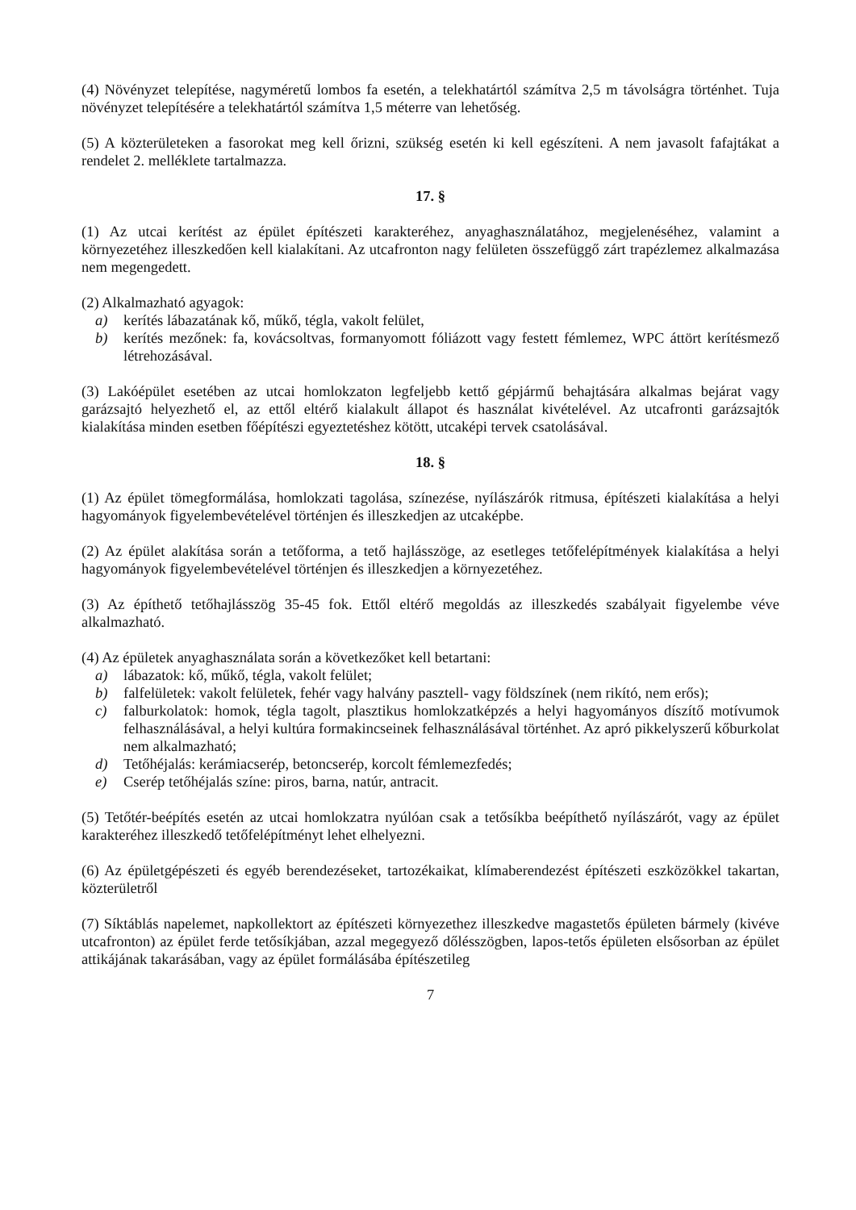(4) Növényzet telepítése, nagyméretű lombos fa esetén, a telekhatártól számítva 2,5 m távolságra történhet. Tuja növényzet telepítésére a telekhatártól számítva 1,5 méterre van lehetőség.
(5) A közterületeken a fasorokat meg kell őrizni, szükség esetén ki kell egészíteni. A nem javasolt fafajtákat a rendelet 2. melléklete tartalmazza.
17. §
(1) Az utcai kerítést az épület építészeti karakteréhez, anyaghasználatához, megjelenéséhez, valamint a környezetéhez illeszkedően kell kialakítani. Az utcafronton nagy felületen összefüggő zárt trapézlemez alkalmazása nem megengedett.
(2) Alkalmazható agyagok:
a) kerítés lábazatának kő, műkő, tégla, vakolt felület,
b) kerítés mezőnek: fa, kovácsoltvas, formanyomott fóliázott vagy festett fémlemez, WPC áttört kerítésmező létrehozásával.
(3) Lakóépület esetében az utcai homlokzaton legfeljebb kettő gépjármű behajtására alkalmas bejárat vagy garázsajtó helyezhető el, az ettől eltérő kialakult állapot és használat kivételével. Az utcafronti garázsajtók kialakítása minden esetben főépítészi egyeztetéshez kötött, utcaképi tervek csatolásával.
18. §
(1) Az épület tömegformálása, homlokzati tagolása, színezése, nyílászárók ritmusa, építészeti kialakítása a helyi hagyományok figyelembevételével történjen és illeszkedjen az utcaképbe.
(2) Az épület alakítása során a tetőforma, a tető hajlásszöge, az esetleges tetőfelépítmények kialakítása a helyi hagyományok figyelembevételével történjen és illeszkedjen a környezetéhez.
(3) Az építhető tetőhajlásszög 35-45 fok. Ettől eltérő megoldás az illeszkedés szabályait figyelembe véve alkalmazható.
(4) Az épületek anyaghasználata során a következőket kell betartani:
a) lábazatok: kő, műkő, tégla, vakolt felület;
b) falfelületek: vakolt felületek, fehér vagy halvány pasztell- vagy földszínek (nem rikító, nem erős);
c) falburkolatok: homok, tégla tagolt, plasztikus homlokzatképzés a helyi hagyományos díszítő motívumok felhasználásával, a helyi kultúra formakincseinek felhasználásával történhet. Az apró pikkelyszerű kőburkolat nem alkalmazható;
d) Tetőhéjalás: kerámiacserép, betoncserép, korcolt fémlemezfedés;
e) Cserép tetőhéjalás színe: piros, barna, natúr, antracit.
(5) Tetőtér-beépítés esetén az utcai homlokzatra nyúlóan csak a tetősíkba beépíthető nyílászárót, vagy az épület karakteréhez illeszkedő tetőfelépítményt lehet elhelyezni.
(6) Az épületgépészeti és egyéb berendezéseket, tartozékaikat, klímaberendezést építészeti eszközökkel takartan, közterületről
(7) Síktáblás napelemet, napkollektort az építészeti környezethez illeszkedve magastetős épületen bármely (kivéve utcafronton) az épület ferde tetősíkjában, azzal megegyező dőlésszögben, lapos-tetős épületen elsősorban az épület attikájának takarásában, vagy az épület formálásába építészetileg
7